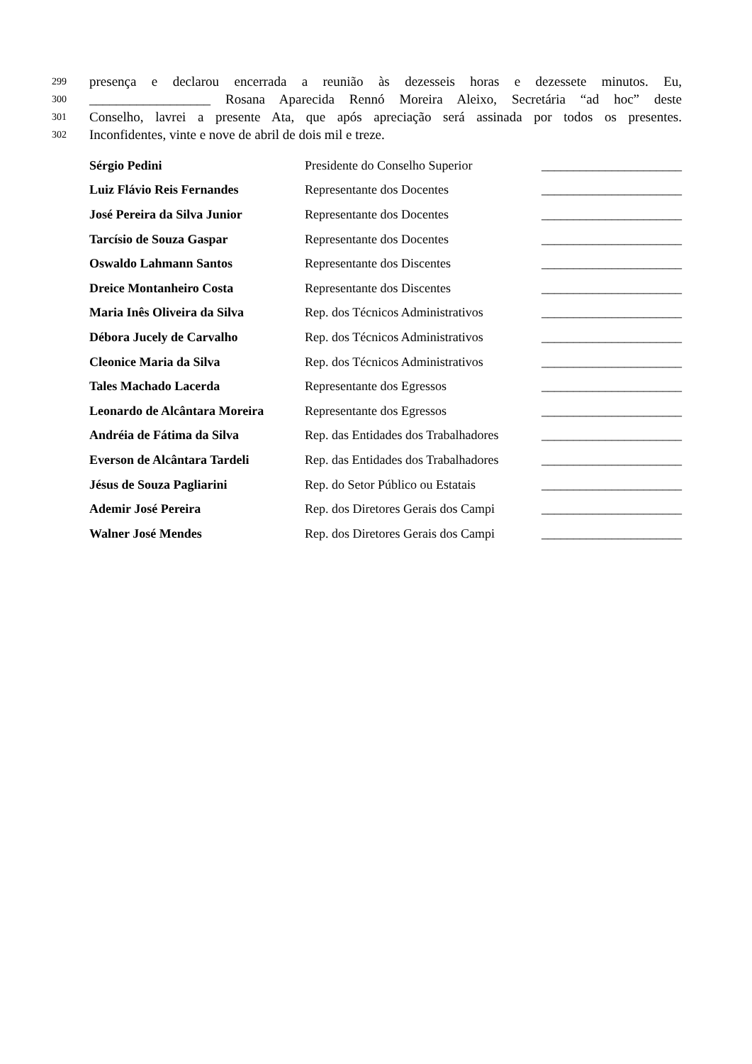299 presença e declarou encerrada a reunião às dezesseis horas e dezessete minutos. Eu,
300 __________________ Rosana Aparecida Rennó Moreira Aleixo, Secretária “ad hoc” deste
301 Conselho, lavrei a presente Ata, que após apreciação será assinada por todos os presentes.
302 Inconfidentes, vinte e nove de abril de dois mil e treze.
| Sérgio Pedini | Presidente do Conselho Superior | ______________________ |
| Luiz Flávio Reis Fernandes | Representante dos Docentes | ______________________ |
| José Pereira da Silva Junior | Representante dos Docentes | ______________________ |
| Tarcísio de Souza Gaspar | Representante dos Docentes | ______________________ |
| Oswaldo Lahmann Santos | Representante dos Discentes | ______________________ |
| Dreice Montanheiro Costa | Representante dos Discentes | ______________________ |
| Maria Inês Oliveira da Silva | Rep. dos Técnicos Administrativos | ______________________ |
| Débora Jucely de Carvalho | Rep. dos Técnicos Administrativos | ______________________ |
| Cleonice Maria da Silva | Rep. dos Técnicos Administrativos | ______________________ |
| Tales Machado Lacerda | Representante dos Egressos | ______________________ |
| Leonardo de Alcântara Moreira | Representante dos Egressos | ______________________ |
| Andréia de Fátima da Silva | Rep. das Entidades dos Trabalhadores | ______________________ |
| Everson de Alcântara Tardeli | Rep. das Entidades dos Trabalhadores | ______________________ |
| Jésus de Souza Pagliarini | Rep. do Setor Público ou Estatais | ______________________ |
| Ademir José Pereira | Rep. dos Diretores Gerais dos Campi | ______________________ |
| Walner José Mendes | Rep. dos Diretores Gerais dos Campi | ______________________ |